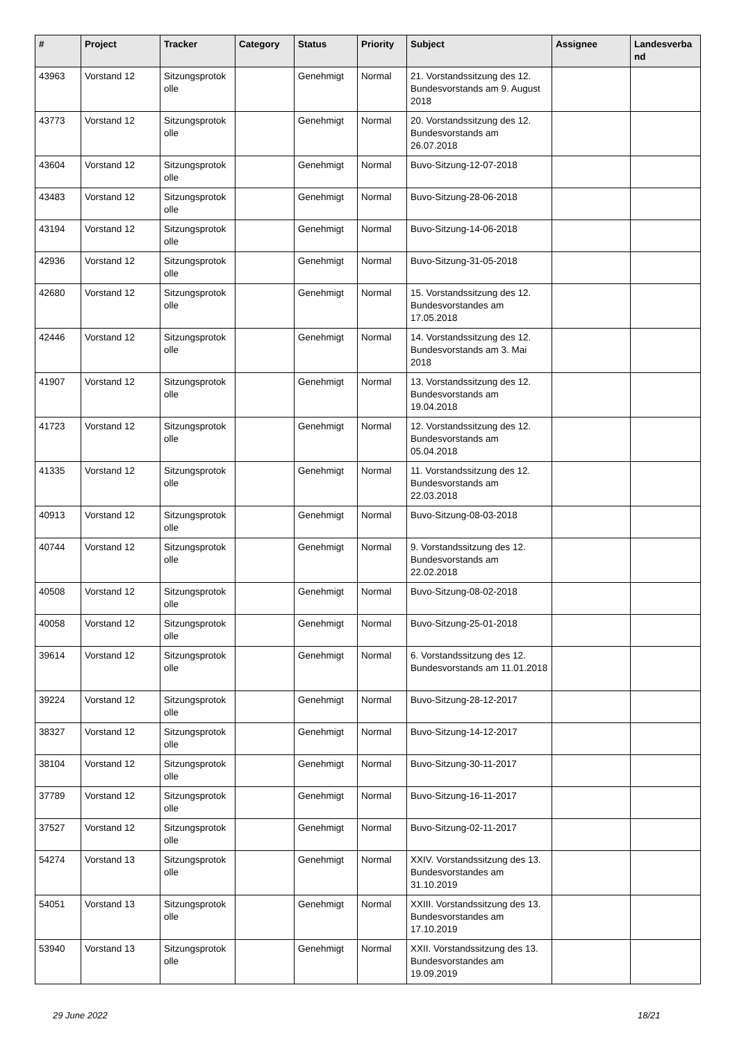| # | Project | Tracker | Category | Status | Priority | Subject | Assignee | Landesverba nd |
| --- | --- | --- | --- | --- | --- | --- | --- | --- |
| 43963 | Vorstand 12 | Sitzungsprotok olle | | Genehmigt | Normal | 21. Vorstandssitzung des 12. Bundesvorstands am 9. August 2018 | | |
| 43773 | Vorstand 12 | Sitzungsprotok olle | | Genehmigt | Normal | 20. Vorstandssitzung des 12. Bundesvorstands am 26.07.2018 | | |
| 43604 | Vorstand 12 | Sitzungsprotok olle | | Genehmigt | Normal | Buvo-Sitzung-12-07-2018 | | |
| 43483 | Vorstand 12 | Sitzungsprotok olle | | Genehmigt | Normal | Buvo-Sitzung-28-06-2018 | | |
| 43194 | Vorstand 12 | Sitzungsprotok olle | | Genehmigt | Normal | Buvo-Sitzung-14-06-2018 | | |
| 42936 | Vorstand 12 | Sitzungsprotok olle | | Genehmigt | Normal | Buvo-Sitzung-31-05-2018 | | |
| 42680 | Vorstand 12 | Sitzungsprotok olle | | Genehmigt | Normal | 15. Vorstandssitzung des 12. Bundesvorstandes am 17.05.2018 | | |
| 42446 | Vorstand 12 | Sitzungsprotok olle | | Genehmigt | Normal | 14. Vorstandssitzung des 12. Bundesvorstands am 3. Mai 2018 | | |
| 41907 | Vorstand 12 | Sitzungsprotok olle | | Genehmigt | Normal | 13. Vorstandssitzung des 12. Bundesvorstands am 19.04.2018 | | |
| 41723 | Vorstand 12 | Sitzungsprotok olle | | Genehmigt | Normal | 12. Vorstandssitzung des 12. Bundesvorstands am 05.04.2018 | | |
| 41335 | Vorstand 12 | Sitzungsprotok olle | | Genehmigt | Normal | 11. Vorstandssitzung des 12. Bundesvorstands am 22.03.2018 | | |
| 40913 | Vorstand 12 | Sitzungsprotok olle | | Genehmigt | Normal | Buvo-Sitzung-08-03-2018 | | |
| 40744 | Vorstand 12 | Sitzungsprotok olle | | Genehmigt | Normal | 9. Vorstandssitzung des 12. Bundesvorstands am 22.02.2018 | | |
| 40508 | Vorstand 12 | Sitzungsprotok olle | | Genehmigt | Normal | Buvo-Sitzung-08-02-2018 | | |
| 40058 | Vorstand 12 | Sitzungsprotok olle | | Genehmigt | Normal | Buvo-Sitzung-25-01-2018 | | |
| 39614 | Vorstand 12 | Sitzungsprotok olle | | Genehmigt | Normal | 6. Vorstandssitzung des 12. Bundesvorstands am 11.01.2018 | | |
| 39224 | Vorstand 12 | Sitzungsprotok olle | | Genehmigt | Normal | Buvo-Sitzung-28-12-2017 | | |
| 38327 | Vorstand 12 | Sitzungsprotok olle | | Genehmigt | Normal | Buvo-Sitzung-14-12-2017 | | |
| 38104 | Vorstand 12 | Sitzungsprotok olle | | Genehmigt | Normal | Buvo-Sitzung-30-11-2017 | | |
| 37789 | Vorstand 12 | Sitzungsprotok olle | | Genehmigt | Normal | Buvo-Sitzung-16-11-2017 | | |
| 37527 | Vorstand 12 | Sitzungsprotok olle | | Genehmigt | Normal | Buvo-Sitzung-02-11-2017 | | |
| 54274 | Vorstand 13 | Sitzungsprotok olle | | Genehmigt | Normal | XXIV. Vorstandssitzung des 13. Bundesvorstandes am 31.10.2019 | | |
| 54051 | Vorstand 13 | Sitzungsprotok olle | | Genehmigt | Normal | XXIII. Vorstandssitzung des 13. Bundesvorstandes am 17.10.2019 | | |
| 53940 | Vorstand 13 | Sitzungsprotok olle | | Genehmigt | Normal | XXII. Vorstandssitzung des 13. Bundesvorstandes am 19.09.2019 | | |
29 June 2022 18/21